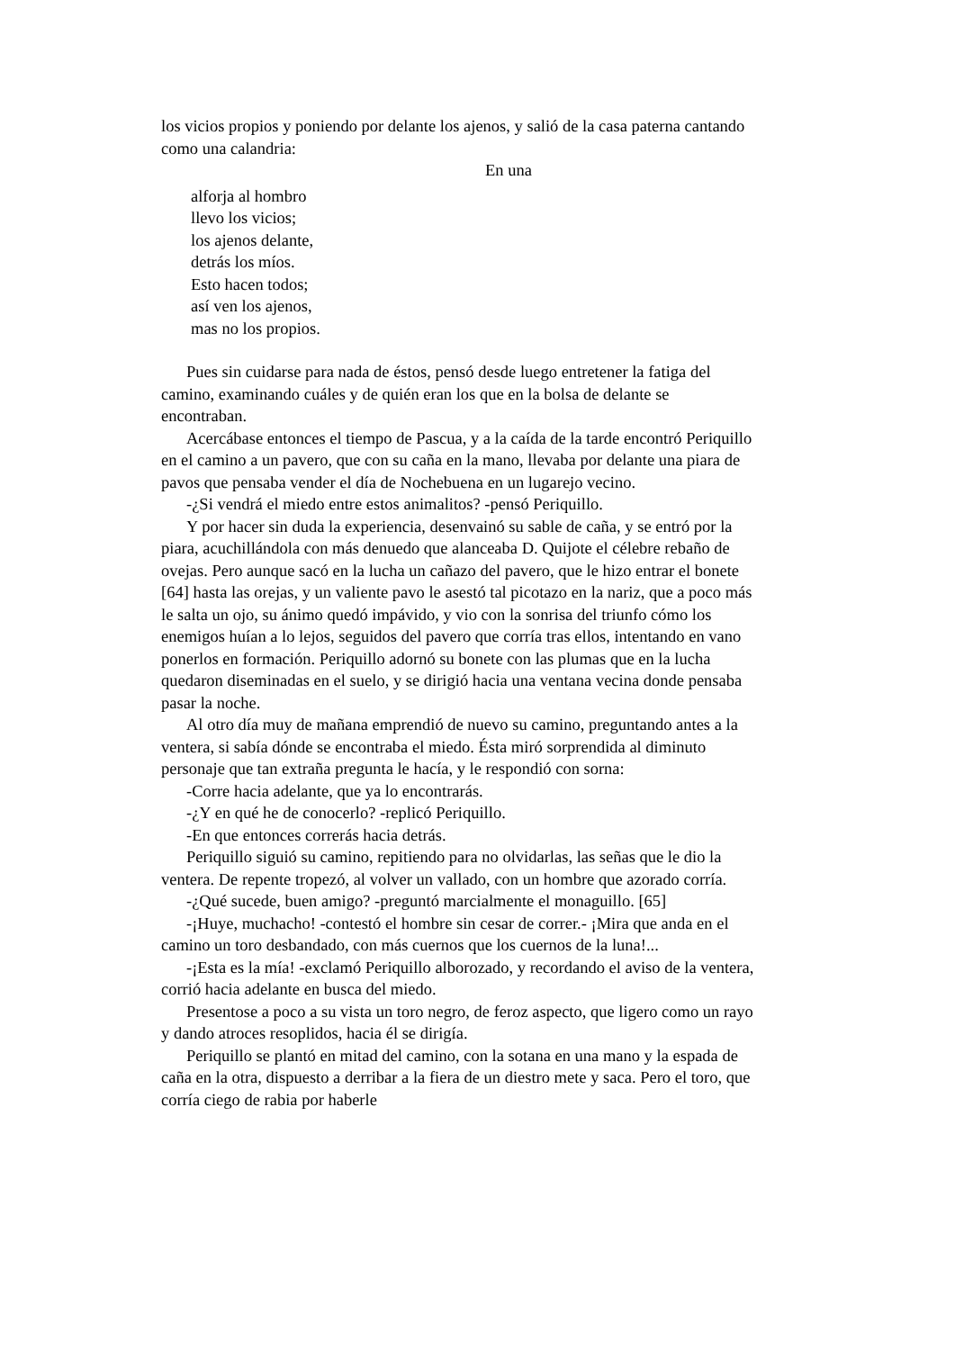los vicios propios y poniendo por delante los ajenos, y salió de la casa paterna cantando como una calandria:
En una
alforja al hombro
llevo los vicios;
los ajenos delante,
detrás los míos.
Esto hacen todos;
así ven los ajenos,
mas no los propios.
Pues sin cuidarse para nada de éstos, pensó desde luego entretener la fatiga del camino, examinando cuáles y de quién eran los que en la bolsa de delante se encontraban.
Acercábase entonces el tiempo de Pascua, y a la caída de la tarde encontró Periquillo en el camino a un pavero, que con su caña en la mano, llevaba por delante una piara de pavos que pensaba vender el día de Nochebuena en un lugarejo vecino.
-¿Si vendrá el miedo entre estos animalitos? -pensó Periquillo.
Y por hacer sin duda la experiencia, desenvainó su sable de caña, y se entró por la piara, acuchillándola con más denuedo que alanceaba D. Quijote el célebre rebaño de ovejas. Pero aunque sacó en la lucha un cañazo del pavero, que le hizo entrar el bonete [64] hasta las orejas, y un valiente pavo le asestó tal picotazo en la nariz, que a poco más le salta un ojo, su ánimo quedó impávido, y vio con la sonrisa del triunfo cómo los enemigos huían a lo lejos, seguidos del pavero que corría tras ellos, intentando en vano ponerlos en formación. Periquillo adornó su bonete con las plumas que en la lucha quedaron diseminadas en el suelo, y se dirigió hacia una ventana vecina donde pensaba pasar la noche.
Al otro día muy de mañana emprendió de nuevo su camino, preguntando antes a la ventera, si sabía dónde se encontraba el miedo. Ésta miró sorprendida al diminuto personaje que tan extraña pregunta le hacía, y le respondió con sorna:
-Corre hacia adelante, que ya lo encontrarás.
-¿Y en qué he de conocerlo? -replicó Periquillo.
-En que entonces correrás hacia detrás.
Periquillo siguió su camino, repitiendo para no olvidarlas, las señas que le dio la ventera. De repente tropezó, al volver un vallado, con un hombre que azorado corría.
-¿Qué sucede, buen amigo? -preguntó marcialmente el monaguillo. [65]
-¡Huye, muchacho! -contestó el hombre sin cesar de correr.- ¡Mira que anda en el camino un toro desbandado, con más cuernos que los cuernos de la luna!...
-¡Esta es la mía! -exclamó Periquillo alborozado, y recordando el aviso de la ventera, corrió hacia adelante en busca del miedo.
Presentose a poco a su vista un toro negro, de feroz aspecto, que ligero como un rayo y dando atroces resoplidos, hacia él se dirigía.
Periquillo se plantó en mitad del camino, con la sotana en una mano y la espada de caña en la otra, dispuesto a derribar a la fiera de un diestro mete y saca. Pero el toro, que corría ciego de rabia por haberle